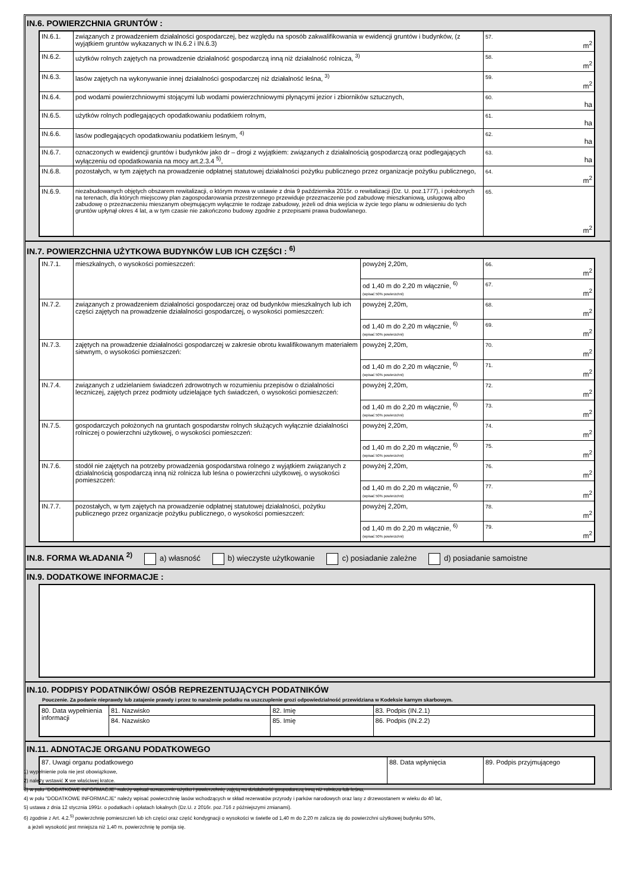IN.6. POWIERZCHNIA GRUNTÓW :
| IN.6.1. | związanych z prowadzeniem działalności gospodarczej, bez względu na sposób zakwalifikowania w ewidencji gruntów i budynków, (z wyjątkiem gruntów wykazanych w IN.6.2 i IN.6.3) | 57. m<sup>2</sup> |
| IN.6.2. | użytków rolnych zajętych na prowadzenie działalność gospodarczą inną niż działalność rolnicza, <sup>3)</sup> | 58. m<sup>2</sup> |
| IN.6.3. | lasów zajętych na wykonywanie innej działalności gospodarczej niż działalność leśna, <sup>3)</sup> | 59. m<sup>2</sup> |
| IN.6.4. | pod wodami powierzchniowymi stojącymi lub wodami powierzchniowymi płynącymi jezior i zbiorników sztucznych, | 60. ha |
| IN.6.5. | użytków rolnych podlegających opodatkowaniu podatkiem rolnym, | 61. ha |
| IN.6.6. | lasów podlegających opodatkowaniu podatkiem leśnym, <sup>4)</sup> | 62. ha |
| IN.6.7. | oznaczonych w ewidencji gruntów i budynków jako dr – drogi z wyjątkiem: związanych z działalnością gospodarczą oraz podlegających wyłączeniu od opodatkowania na mocy art.2.3.4 <sup>5)</sup>, | 63. ha |
| IN.6.8. | pozostałych, w tym zajętych na prowadzenie odpłatnej statutowej działalności pożytku publicznego przez organizacje pożytku publicznego, | 64. m<sup>2</sup> |
| IN.6.9. | niezabudowanych objętych obszarem rewitalizacji, o którym mowa w ustawie z dnia 9 października 2015r. o rewitalizacji (Dz. U. poz.1777), i położonych na terenach, dla których miejscowy plan zagospodarowania przestrzennego przewiduje przeznaczenie pod zabudowę mieszkaniową, usługową albo zabudowę o przeznaczeniu mieszanym obejmującym wyłącznie te rodzaje zabudowy, jeżeli od dnia wejścia w życie tego planu w odniesieniu do tych gruntów upłynął okres 4 lat, a w tym czasie nie zakończono budowy zgodnie z przepisami prawa budowlanego. | 65. m<sup>2</sup> |
IN.7. POWIERZCHNIA UŻYTKOWA BUDYNKÓW LUB ICH CZĘŚCI : <sup>6)</sup>
| IN.7.1. | mieszkalnych, o wysokości pomieszczeń: | powyżej 2,20m, | 66. m<sup>2</sup> |
| | | od 1,40 m do 2,20 m włącznie, <sup>6)</sup> (wpisać 50% powierzchni) | 67. m<sup>2</sup> |
| IN.7.2. | związanych z prowadzeniem działalności gospodarczej oraz od budynków mieszkalnych lub ich części zajętych na prowadzenie działalności gospodarczej, o wysokości pomieszczeń: | powyżej 2,20m, | 68. m<sup>2</sup> |
| | | od 1,40 m do 2,20 m włącznie, <sup>6)</sup> (wpisać 50% powierzchni) | 69. m<sup>2</sup> |
| IN.7.3. | zajętych na prowadzenie działalności gospodarczej w zakresie obrotu kwalifikowanym materiałem siewnym, o wysokości pomieszczeń: | powyżej 2,20m, | 70. m<sup>2</sup> |
| | | od 1,40 m do 2,20 m włącznie, <sup>6)</sup> (wpisać 50% powierzchni) | 71. m<sup>2</sup> |
| IN.7.4. | związanych z udzielaniem świadczeń zdrowotnych w rozumieniu przepisów o działalności leczniczej, zajętych przez podmioty udzielające tych świadczeń, o wysokości pomieszczeń: | powyżej 2,20m, | 72. m<sup>2</sup> |
| | | od 1,40 m do 2,20 m włącznie, <sup>6)</sup> (wpisać 50% powierzchni) | 73. m<sup>2</sup> |
| IN.7.5. | gospodarczych położonych na gruntach gospodarstw rolnych służących wyłącznie działalności rolniczej o powierzchni użytkowej, o wysokości pomieszczeń: | powyżej 2,20m, | 74. m<sup>2</sup> |
| | | od 1,40 m do 2,20 m włącznie, <sup>6)</sup> (wpisać 50% powierzchni) | 75. m<sup>2</sup> |
| IN.7.6. | stodół nie zajętych na potrzeby prowadzenia gospodarstwa rolnego z wyjątkiem związanych z działalnością gospodarczą inną niż rolnicza lub leśna o powierzchni użytkowej, o wysokości pomieszczeń: | powyżej 2,20m, | 76. m<sup>2</sup> |
| | | od 1,40 m do 2,20 m włącznie, <sup>6)</sup> (wpisać 50% powierzchni) | 77. m<sup>2</sup> |
| IN.7.7. | pozostałych, w tym zajętych na prowadzenie odpłatnej statutowej działalności, pożytku publicznego przez organizacje pożytku publicznego, o wysokości pomieszczeń: | powyżej 2,20m, | 78. m<sup>2</sup> |
| | | od 1,40 m do 2,20 m włącznie, <sup>6)</sup> (wpisać 50% powierzchni) | 79. m<sup>2</sup> |
IN.8. FORMA WŁADANIA <sup>2)</sup> a) własność b) wieczyste użytkowanie c) posiadanie zależne d) posiadanie samoistne
IN.9. DODATKOWE INFORMACJE :
IN.10. PODPISY PODATNIKÓW/ OSÓB REPREZENTUJĄCYCH PODATNIKÓW
Pouczenie. Za podanie nieprawdy lub zatajenie prawdy i przez to narażenie podatku na uszczuplenie grozi odpowiedzialność przewidziana w Kodeksie karnym skarbowym.
| 80. Data wypełnienia informacji | 81. Nazwisko | 82. Imię | 83. Podpis (IN.2.1) |
| | 84. Nazwisko | 85. Imię | 86. Podpis (IN.2.2) |
IN.11. ADNOTACJE ORGANU PODATKOWEGO
| 87. Uwagi organu podatkowego | 88. Data wpłynięcia | 89. Podpis przyjmującego |
1) wypełnienie pola nie jest obowiązkowe,
2) należy wstawić X we właściwej kratce.
3) w polu "DODATKOWE INFORMACJE" należy wpisać oznaczenie użytku i powierzchnię zajętą na działalność gospodarczą inną niż rolnicza lub leśna,
4) w polu "DODATKOWE INFORMACJE" należy wpisać powierzchnię lasów wchodzących w skład rezerwatów przyrody i parków narodowych oraz lasy z drzewostanem w wieku do 40 lat,
5) ustawa z dnia 12 stycznia 1991r. o podatkach i opłatach lokalnych (Dz.U. z 2016r. poz.716 z późniejszymi zmianami).
6) zgodnie z Art. 4.2.<sup>5)</sup> powierzchnię pomieszczeń lub ich części oraz część kondygnacji o wysokości w świetle od 1,40 m do 2,20 m zalicza się do powierzchni użytkowej budynku 50%,
a jeżeli wysokość jest mniejsza niż 1,40 m, powierzchnię tę pomija się.